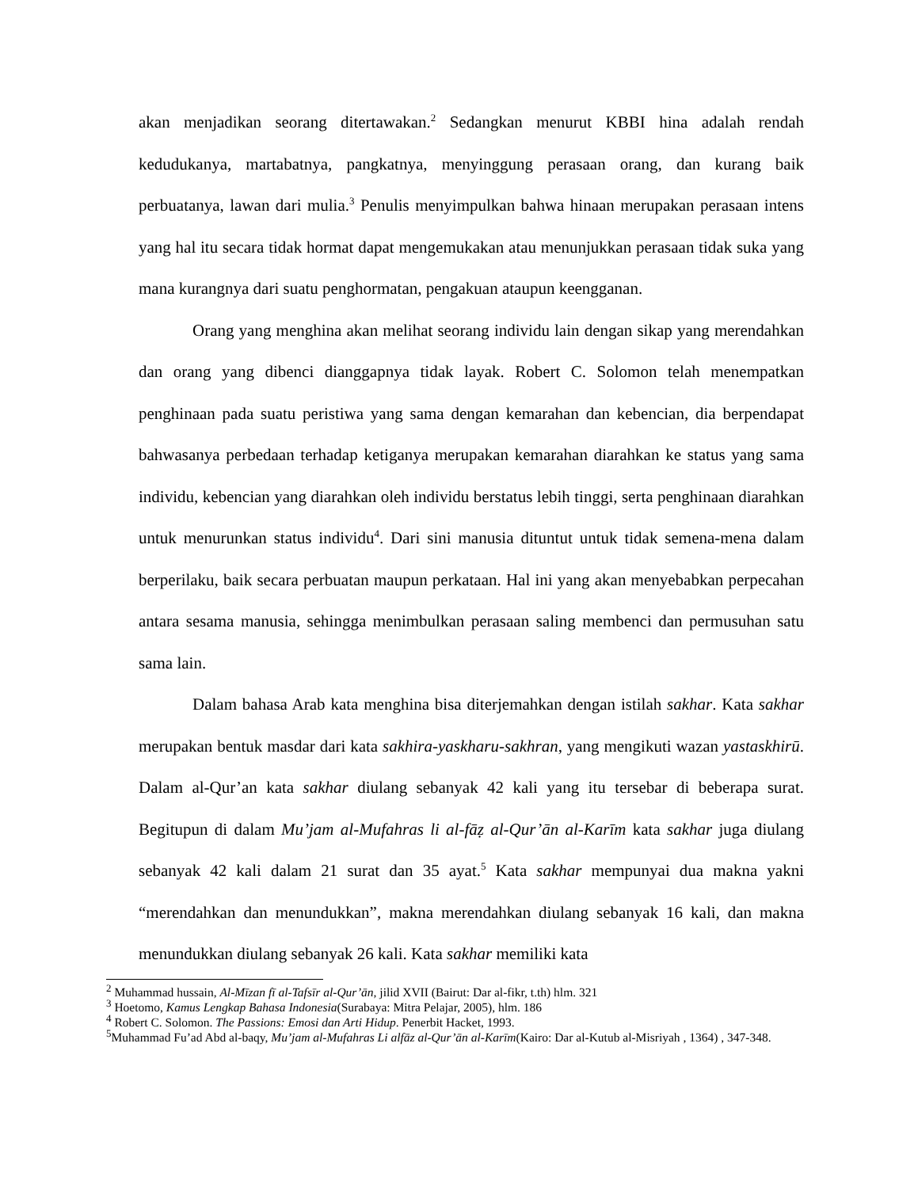akan menjadikan seorang ditertawakan.<sup>2</sup> Sedangkan menurut KBBI hina adalah rendah kedudukanya, martabatnya, pangkatnya, menyinggung perasaan orang, dan kurang baik perbuatanya, lawan dari mulia.<sup>3</sup> Penulis menyimpulkan bahwa hinaan merupakan perasaan intens yang hal itu secara tidak hormat dapat mengemukakan atau menunjukkan perasaan tidak suka yang mana kurangnya dari suatu penghormatan, pengakuan ataupun keengganan.
Orang yang menghina akan melihat seorang individu lain dengan sikap yang merendahkan dan orang yang dibenci dianggapnya tidak layak. Robert C. Solomon telah menempatkan penghinaan pada suatu peristiwa yang sama dengan kemarahan dan kebencian, dia berpendapat bahwasanya perbedaan terhadap ketiganya merupakan kemarahan diarahkan ke status yang sama individu, kebencian yang diarahkan oleh individu berstatus lebih tinggi, serta penghinaan diarahkan untuk menurunkan status individu<sup>4</sup>. Dari sini manusia dituntut untuk tidak semena-mena dalam berperilaku, baik secara perbuatan maupun perkataan. Hal ini yang akan menyebabkan perpecahan antara sesama manusia, sehingga menimbulkan perasaan saling membenci dan permusuhan satu sama lain.
Dalam bahasa Arab kata menghina bisa diterjemahkan dengan istilah sakhar. Kata sakhar merupakan bentuk masdar dari kata sakhira-yaskharu-sakhran, yang mengikuti wazan yastaskhirū. Dalam al-Qur’an kata sakhar diulang sebanyak 42 kali yang itu tersebar di beberapa surat. Begitupun di dalam Mu’jam al-Mufahras li al-fāẓ al-Qur’ān al-Karīm kata sakhar juga diulang sebanyak 42 kali dalam 21 surat dan 35 ayat.<sup>5</sup> Kata sakhar mempunyai dua makna yakni “merendahkan dan menundukkan”, makna merendahkan diulang sebanyak 16 kali, dan makna menundukkan diulang sebanyak 26 kali. Kata sakhar memiliki kata
<sup>2</sup> Muhammad hussain, Al-Mīzan fī al-Tafsīr al-Qur’ān, jilid XVII (Bairut: Dar al-fikr, t.th) hlm. 321
<sup>3</sup> Hoetomo, Kamus Lengkap Bahasa Indonesia(Surabaya: Mitra Pelajar, 2005), hlm. 186
<sup>4</sup> Robert C. Solomon. The Passions: Emosi dan Arti Hidup. Penerbit Hacket, 1993.
<sup>5</sup> Muhammad Fu’ad Abd al-baqy, Mu’jam al-Mufahras Li alfāz al-Qur’ān al-Karīm(Kairo: Dar al-Kutub al-Misriyah , 1364) , 347-348.